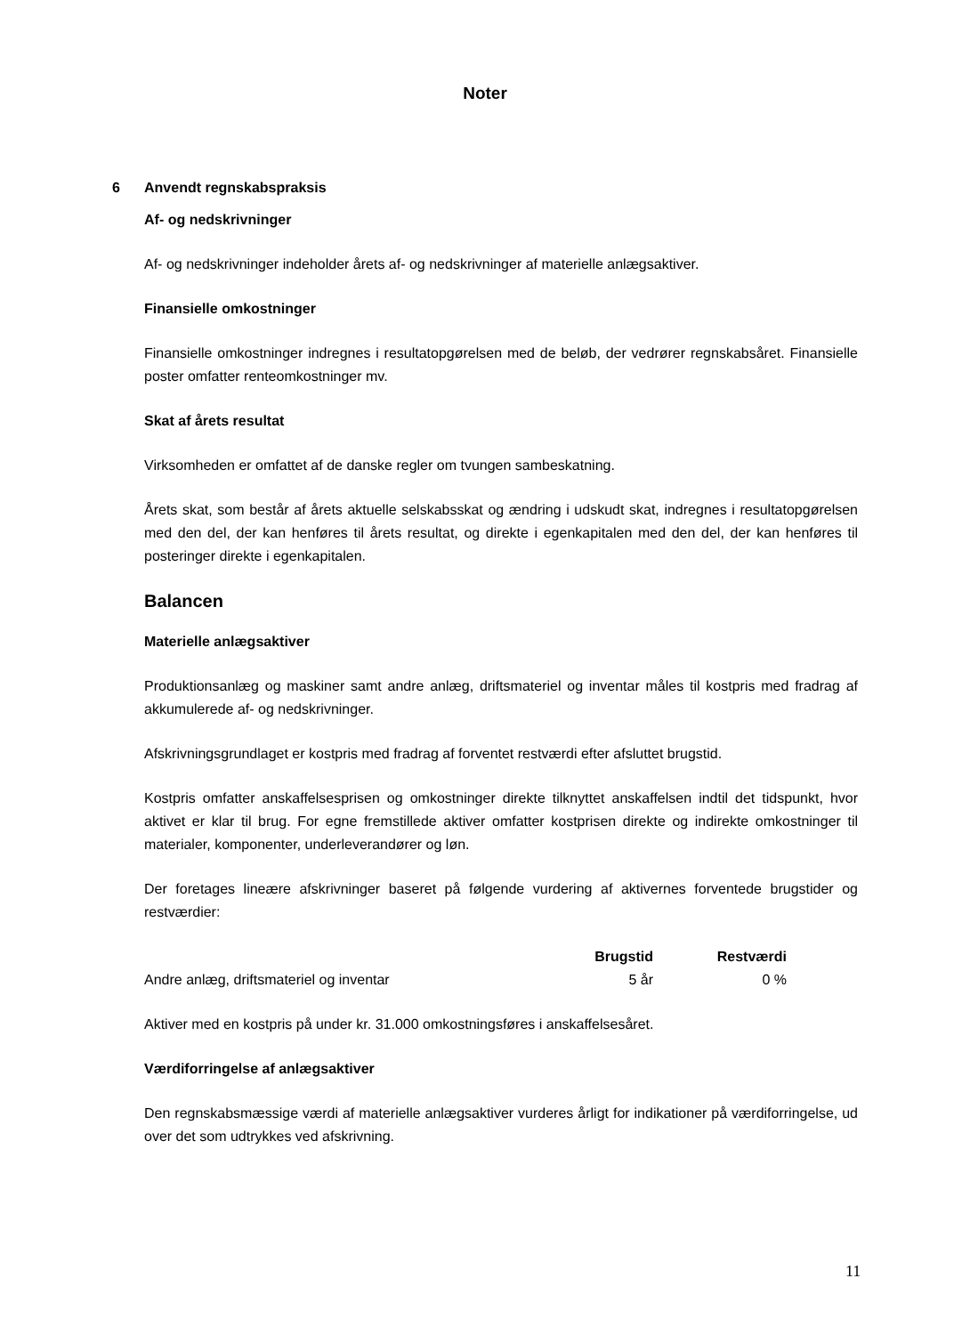Noter
6 Anvendt regnskabspraksis
Af- og nedskrivninger
Af- og nedskrivninger indeholder årets af- og nedskrivninger af materielle anlægsaktiver.
Finansielle omkostninger
Finansielle omkostninger indregnes i resultatopgørelsen med de beløb, der vedrører regnskabsåret. Finansielle poster omfatter renteomkostninger mv.
Skat af årets resultat
Virksomheden er omfattet af de danske regler om tvungen sambeskatning.
Årets skat, som består af årets aktuelle selskabsskat og ændring i udskudt skat, indregnes i resultat­opgørelsen med den del, der kan henføres til årets resultat, og direkte i egenkapitalen med den del, der kan henføres til posteringer direkte i egenkapitalen.
Balancen
Materielle anlægsaktiver
Produktionsanlæg og maskiner samt andre anlæg, driftsmateriel og inventar måles til kostpris med fradrag af akkumulerede af- og nedskrivninger.
Afskrivningsgrundlaget er kostpris med fradrag af forventet restværdi efter afsluttet brugstid.
Kostpris omfatter anskaffelsesprisen og omkostninger direkte tilknyttet anskaffelsen indtil det tids­punkt, hvor aktivet er klar til brug. For egne fremstillede aktiver omfatter kostprisen direkte og indi­rekte omkostninger til materialer, komponenter, underleverandører og løn.
Der foretages lineære afskrivninger baseret på følgende vurdering af aktivernes forventede brugsti­der og restværdier:
| | Brugstid | Restværdi |
| Andre anlæg, driftsmateriel og inventar | 5 år | 0 % |
Aktiver med en kostpris på under kr. 31.000 omkostningsføres i anskaffelsesåret.
Værdiforringelse af anlægsaktiver
Den regnskabsmæssige værdi af materielle anlægsaktiver vurderes årligt for indikationer på værdi­forringelse, ud over det som udtrykkes ved afskrivning.
11